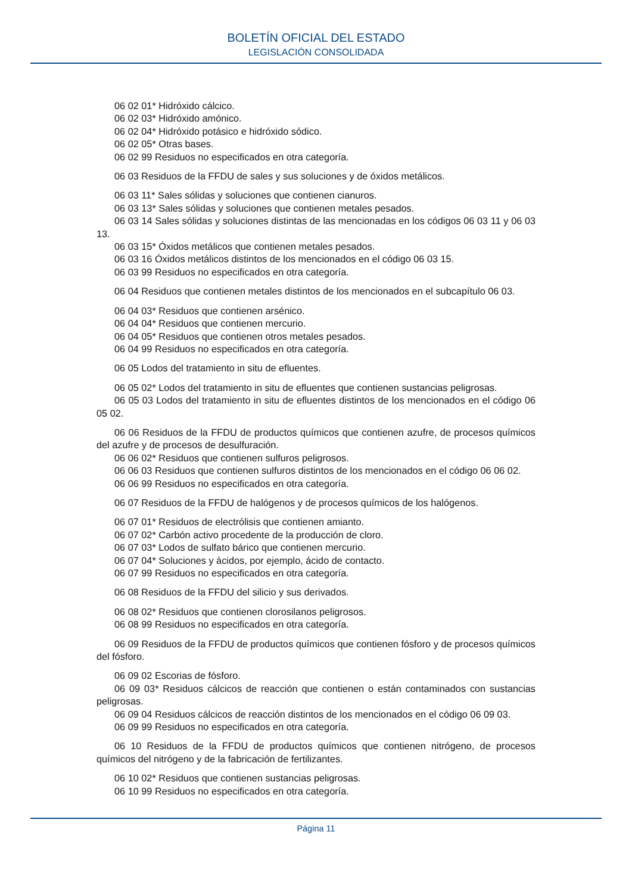BOLETÍN OFICIAL DEL ESTADO
LEGISLACIÓN CONSOLIDADA
06 02 01* Hidróxido cálcico.
06 02 03* Hidróxido amónico.
06 02 04* Hidróxido potásico e hidróxido sódico.
06 02 05* Otras bases.
06 02 99 Residuos no especificados en otra categoría.
06 03 Residuos de la FFDU de sales y sus soluciones y de óxidos metálicos.
06 03 11* Sales sólidas y soluciones que contienen cianuros.
06 03 13* Sales sólidas y soluciones que contienen metales pesados.
06 03 14 Sales sólidas y soluciones distintas de las mencionadas en los códigos 06 03 11 y 06 03 13.
06 03 15* Óxidos metálicos que contienen metales pesados.
06 03 16 Óxidos metálicos distintos de los mencionados en el código 06 03 15.
06 03 99 Residuos no especificados en otra categoría.
06 04 Residuos que contienen metales distintos de los mencionados en el subcapítulo 06 03.
06 04 03* Residuos que contienen arsénico.
06 04 04* Residuos que contienen mercurio.
06 04 05* Residuos que contienen otros metales pesados.
06 04 99 Residuos no especificados en otra categoría.
06 05 Lodos del tratamiento in situ de efluentes.
06 05 02* Lodos del tratamiento in situ de efluentes que contienen sustancias peligrosas.
06 05 03 Lodos del tratamiento in situ de efluentes distintos de los mencionados en el código 06 05 02.
06 06 Residuos de la FFDU de productos químicos que contienen azufre, de procesos químicos del azufre y de procesos de desulfuración.
06 06 02* Residuos que contienen sulfuros peligrosos.
06 06 03 Residuos que contienen sulfuros distintos de los mencionados en el código 06 06 02.
06 06 99 Residuos no especificados en otra categoría.
06 07 Residuos de la FFDU de halógenos y de procesos químicos de los halógenos.
06 07 01* Residuos de electrólisis que contienen amianto.
06 07 02* Carbón activo procedente de la producción de cloro.
06 07 03* Lodos de sulfato bárico que contienen mercurio.
06 07 04* Soluciones y ácidos, por ejemplo, ácido de contacto.
06 07 99 Residuos no especificados en otra categoría.
06 08 Residuos de la FFDU del silicio y sus derivados.
06 08 02* Residuos que contienen clorosilanos peligrosos.
06 08 99 Residuos no especificados en otra categoría.
06 09 Residuos de la FFDU de productos químicos que contienen fósforo y de procesos químicos del fósforo.
06 09 02 Escorias de fósforo.
06 09 03* Residuos cálcicos de reacción que contienen o están contaminados con sustancias peligrosas.
06 09 04 Residuos cálcicos de reacción distintos de los mencionados en el código 06 09 03.
06 09 99 Residuos no especificados en otra categoría.
06 10 Residuos de la FFDU de productos químicos que contienen nitrógeno, de procesos químicos del nitrógeno y de la fabricación de fertilizantes.
06 10 02* Residuos que contienen sustancias peligrosas.
06 10 99 Residuos no especificados en otra categoría.
Página 11